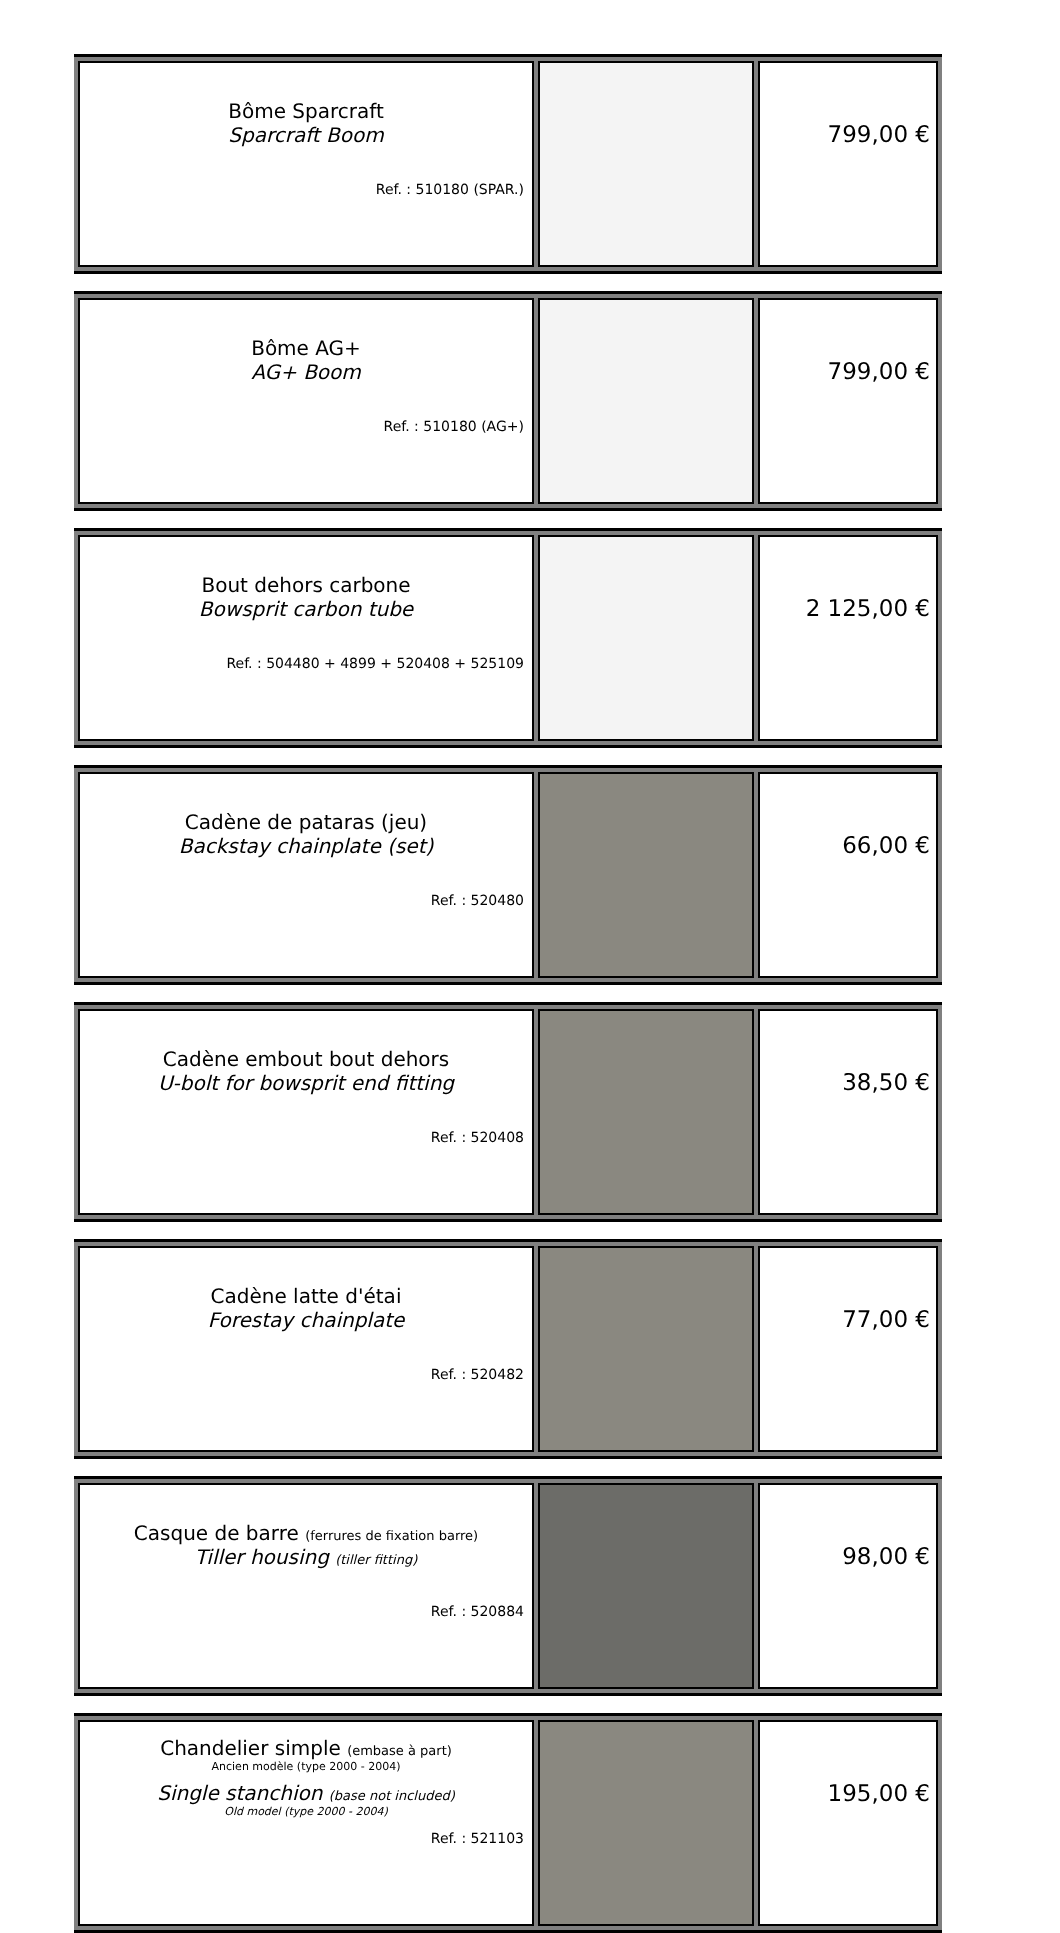| Bôme Sparcraft Sparcraft Boom Ref. : 510180 (SPAR.) | | 799,00 € |
| Bôme AG+ AG+ Boom Ref. : 510180 (AG+) | | 799,00 € |
| Bout dehors carbone Bowsprit carbon tube Ref. : 504480 + 4899 + 520408 + 525109 | | 2 125,00 € |
| Cadène de pataras (jeu) Backstay chainplate (set) Ref. : 520480 | | 66,00 € |
| Cadène embout bout dehors U-bolt for bowsprit end fitting Ref. : 520408 | | 38,50 € |
| Cadène latte d'étai Forestay chainplate Ref. : 520482 | | 77,00 € |
| Casque de barre (ferrures de fixation barre) Tiller housing (tiller fitting) Ref. : 520884 | | 98,00 € |
| Chandelier simple (embase à part) Ancien modèle (type 2000 - 2004) Single stanchion (base not included) Old model (type 2000 - 2004) Ref. : 521103 | | 195,00 € |